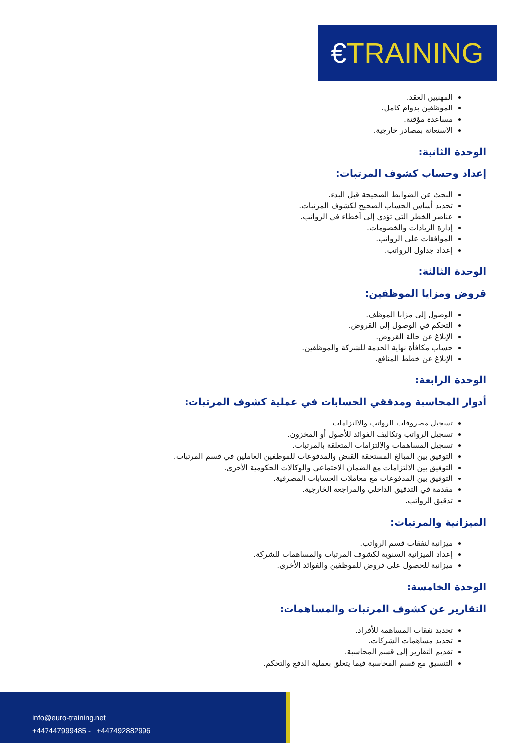€TRAINING
المهنيين العقد.
الموظفين بدوام كامل.
مساعدة مؤقتة.
الاستعانة بمصادر خارجية.
الوحدة الثانية:
إعداد وحساب كشوف المرتبات:
البحث عن الضوابط الصحيحة قبل البدء.
تحديد أساس الحساب الصحيح لكشوف المرتبات.
عناصر الخطر التي تؤدي إلى أخطاء في الرواتب.
إدارة الزيادات والخصومات.
الموافقات على الرواتب.
إعداد جداول الرواتب.
الوحدة الثالثة:
قروض ومزايا الموظفين:
الوصول إلى مزايا الموظف.
التحكم في الوصول إلى القروض.
الإبلاغ عن حالة القروض.
حساب مكافأة نهاية الخدمة للشركة والموظفين.
الإبلاغ عن خطط المنافع.
الوحدة الرابعة:
أدوار المحاسبة ومدققي الحسابات في عملية كشوف المرتبات:
تسجيل مصروفات الرواتب والالتزامات.
تسجيل الرواتب وتكاليف الفوائد للأصول أو المخزون.
تسجيل المساهمات والالتزامات المتعلقة بالمرتبات.
التوفيق بين المبالغ المستحقة القبض والمدفوعات للموظفين العاملين في قسم المرتبات.
التوفيق بين الالتزامات مع الضمان الاجتماعي والوكالات الحكومية الأخرى.
التوفيق بين المدفوعات مع معاملات الحسابات المصرفية.
مقدمة في التدقيق الداخلي والمراجعة الخارجية.
تدقيق الرواتب.
الميزانية والمرتبات:
ميزانية لنفقات قسم الرواتب.
إعداد الميزانية السنوية لكشوف المرتبات والمساهمات للشركة.
ميزانية للحصول على قروض للموظفين والفوائد الأخرى.
الوحدة الخامسة:
التقارير عن كشوف المرتبات والمساهمات:
تحديد نفقات المساهمة للأفراد.
تحديد مساهمات الشركات.
تقديم التقارير إلى قسم المحاسبة.
التنسيق مع قسم المحاسبة فيما يتعلق بعملية الدفع والتحكم.
info@euro-training.net
+447447999485 - +447492882996